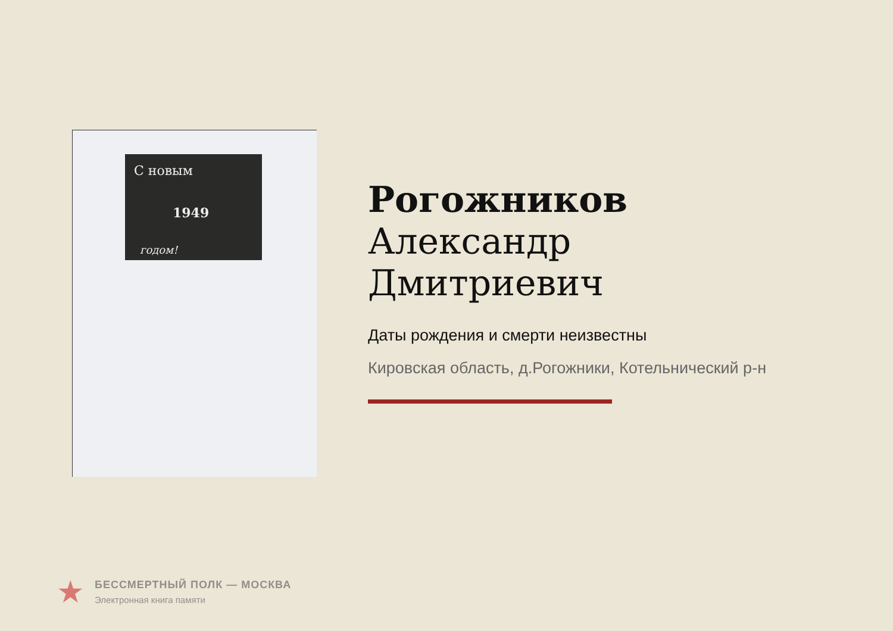С новым
1949
годом!
Рогожников
Александр
Дмитриевич
Даты рождения и смерти неизвестны
Кировская область, д.Рогожники, Котельнический р-н
★
БЕССМЕРТНЫЙ ПОЛК — МОСКВА
Электронная книга памяти